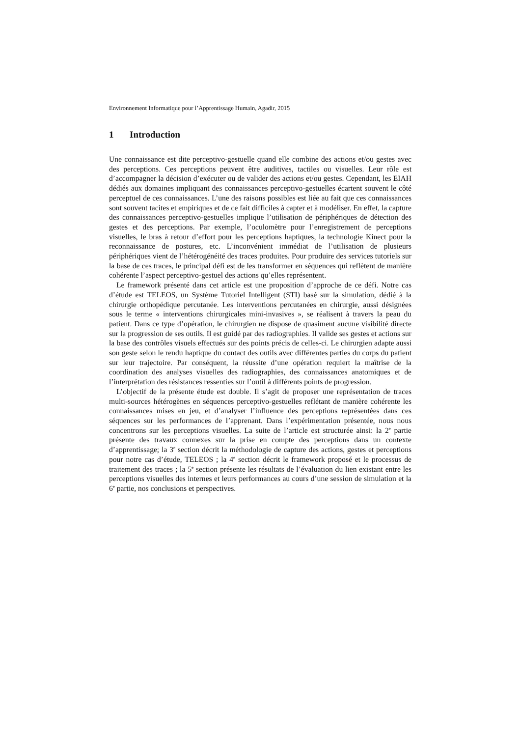Environnement Informatique pour l’Apprentissage Humain, Agadir, 2015
1 Introduction
Une connaissance est dite perceptivo-gestuelle quand elle combine des actions et/ou gestes avec des perceptions. Ces perceptions peuvent être auditives, tactiles ou visuelles. Leur rôle est d’accompagner la décision d’exécuter ou de valider des actions et/ou gestes. Cependant, les EIAH dédiés aux domaines impliquant des connaissances perceptivo-gestuelles écartent souvent le côté perceptuel de ces connaissances. L’une des raisons possibles est liée au fait que ces connaissances sont souvent tacites et empiriques et de ce fait difficiles à capter et à modéliser. En effet, la capture des connaissances perceptivo-gestuelles implique l’utilisation de périphériques de détection des gestes et des perceptions. Par exemple, l’oculomètre pour l’enregistrement de perceptions visuelles, le bras à retour d’effort pour les perceptions haptiques, la technologie Kinect pour la reconnaissance de postures, etc. L’inconvénient immédiat de l’utilisation de plusieurs périphériques vient de l’hétérogénéité des traces produites. Pour produire des services tutoriels sur la base de ces traces, le principal défi est de les transformer en séquences qui reflètent de manière cohérente l’aspect perceptivo-gestuel des actions qu’elles représentent.
Le framework présenté dans cet article est une proposition d’approche de ce défi. Notre cas d’étude est TELEOS, un Système Tutoriel Intelligent (STI) basé sur la simulation, dédié à la chirurgie orthopédique percutanée. Les interventions percutanées en chirurgie, aussi désignées sous le terme « interventions chirurgicales mini-invasives », se réalisent à travers la peau du patient. Dans ce type d’opération, le chirurgien ne dispose de quasiment aucune visibilité directe sur la progression de ses outils. Il est guidé par des radiographies. Il valide ses gestes et actions sur la base des contrôles visuels effectués sur des points précis de celles-ci. Le chirurgien adapte aussi son geste selon le rendu haptique du contact des outils avec différentes parties du corps du patient sur leur trajectoire. Par conséquent, la réussite d’une opération requiert la maîtrise de la coordination des analyses visuelles des radiographies, des connaissances anatomiques et de l’interprétation des résistances ressenties sur l’outil à différents points de progression.
L’objectif de la présente étude est double. Il s’agit de proposer une représentation de traces multi-sources hétérogènes en séquences perceptivo-gestuelles reflétant de manière cohérente les connaissances mises en jeu, et d’analyser l’influence des perceptions représentées dans ces séquences sur les performances de l’apprenant. Dans l’expérimentation présentée, nous nous concentrons sur les perceptions visuelles. La suite de l’article est structurée ainsi: la 2<sup>e</sup> partie présente des travaux connexes sur la prise en compte des perceptions dans un contexte d’apprentissage; la 3<sup>e</sup> section décrit la méthodologie de capture des actions, gestes et perceptions pour notre cas d’étude, TELEOS ; la 4<sup>e</sup> section décrit le framework proposé et le processus de traitement des traces ; la 5<sup>e</sup> section présente les résultats de l’évaluation du lien existant entre les perceptions visuelles des internes et leurs performances au cours d’une session de simulation et la 6<sup>e</sup> partie, nos conclusions et perspectives.